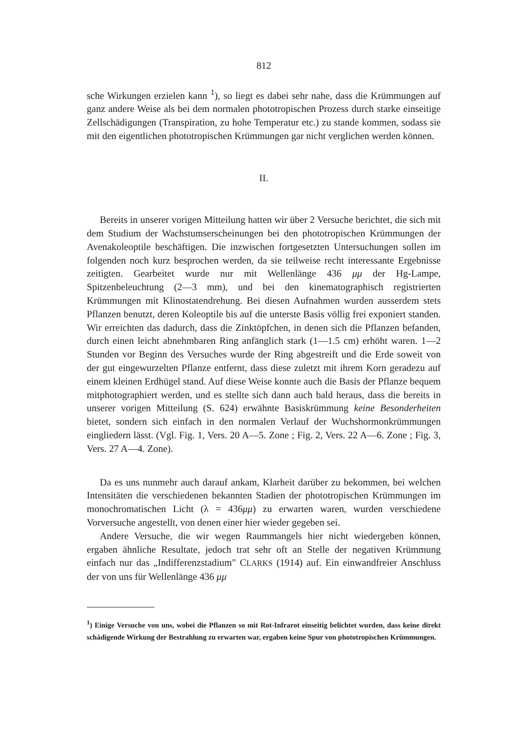812
sche Wirkungen erzielen kann <sup>1</sup>), so liegt es dabei sehr nahe, dass die Krümmungen auf ganz andere Weise als bei dem normalen phototropischen Prozess durch starke einseitige Zellschädigungen (Transpiration, zu hohe Temperatur etc.) zu stande kommen, sodass sie mit den eigentlichen phototropischen Krümmungen gar nicht verglichen werden können.
II.
Bereits in unserer vorigen Mitteilung hatten wir über 2 Versuche berichtet, die sich mit dem Studium der Wachstumserscheinungen bei den phototropischen Krümmungen der Avenakoleoptile beschäftigen. Die inzwischen fortgesetzten Untersuchungen sollen im folgenden noch kurz besprochen werden, da sie teilweise recht interessante Ergebnisse zeitigten. Gearbeitet wurde nur mit Wellenlänge 436 μμ der Hg-Lampe, Spitzenbeleuchtung (2—3 mm), und bei den kinematographisch registrierten Krümmungen mit Klinostatendrehung. Bei diesen Aufnahmen wurden ausserdem stets Pflanzen benutzt, deren Koleoptile bis auf die unterste Basis völlig frei exponiert standen. Wir erreichten das dadurch, dass die Zinktöpfchen, in denen sich die Pflanzen befanden, durch einen leicht abnehmbaren Ring anfänglich stark (1—1.5 cm) erhöht waren. 1—2 Stunden vor Beginn des Versuches wurde der Ring abgestreift und die Erde soweit von der gut eingewurzelten Pflanze entfernt, dass diese zuletzt mit ihrem Korn geradezu auf einem kleinen Erdhügel stand. Auf diese Weise konnte auch die Basis der Pflanze bequem mitphotographiert werden, und es stellte sich dann auch bald heraus, dass die bereits in unserer vorigen Mitteilung (S. 624) erwähnte Basiskrümmung keine Besonderheiten bietet, sondern sich einfach in den normalen Verlauf der Wuchshormonkrümmungen eingliedern lässt. (Vgl. Fig. 1, Vers. 20 A—5. Zone ; Fig. 2, Vers. 22 A—6. Zone ; Fig. 3, Vers. 27 A—4. Zone).
Da es uns nunmehr auch darauf ankam, Klarheit darüber zu bekommen, bei welchen Intensitäten die verschiedenen bekannten Stadien der phototropischen Krümmungen im monochromatischen Licht (λ = 436μμ) zu erwarten waren, wurden verschiedene Vorversuche angestellt, von denen einer hier wieder gegeben sei.
Andere Versuche, die wir wegen Raummangels hier nicht wiedergeben können, ergaben ähnliche Resultate, jedoch trat sehr oft an Stelle der negativen Krümmung einfach nur das „Indifferenzstadium" CLARKS (1914) auf. Ein einwandfreier Anschluss der von uns für Wellenlänge 436 μμ
<sup>1</sup>) Einige Versuche von uns, wobei die Pflanzen so mit Rot-Infrarot einseitig belichtet wurden, dass keine direkt schädigende Wirkung der Bestrahlung zu erwarten war, ergaben keine Spur von phototropischen Krümmungen.